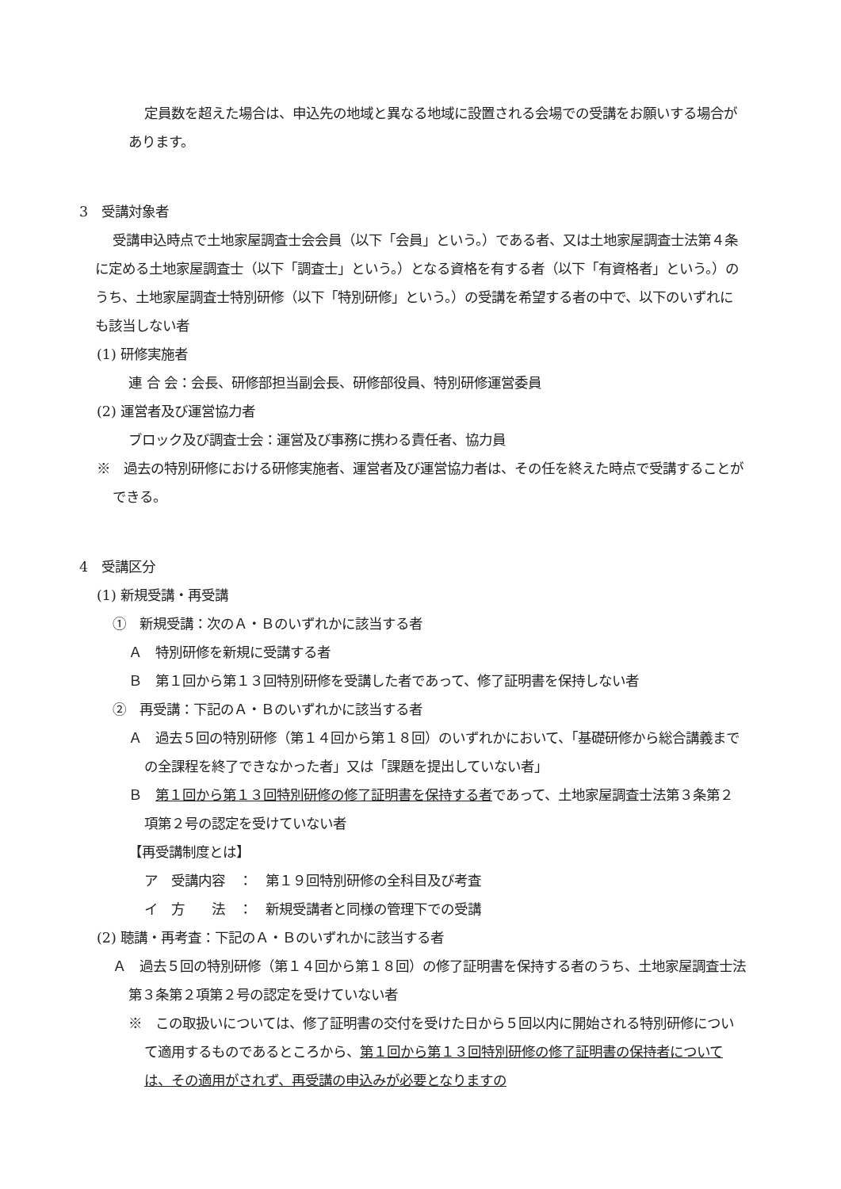定員数を超えた場合は、申込先の地域と異なる地域に設置される会場での受講をお願いする場合があります。
3　受講対象者
受講申込時点で土地家屋調査士会会員（以下「会員」という。）である者、又は土地家屋調査士法第４条に定める土地家屋調査士（以下「調査士」という。）となる資格を有する者（以下「有資格者」という。）のうち、土地家屋調査士特別研修（以下「特別研修」という。）の受講を希望する者の中で、以下のいずれにも該当しない者
(1) 研修実施者
連 合 会：会長、研修部担当副会長、研修部役員、特別研修運営委員
(2) 運営者及び運営協力者
ブロック及び調査士会：運営及び事務に携わる責任者、協力員
※　過去の特別研修における研修実施者、運営者及び運営協力者は、その任を終えた時点で受講することができる。
4　受講区分
(1) 新規受講・再受講
①　新規受講：次のＡ・Ｂのいずれかに該当する者
Ａ　特別研修を新規に受講する者
Ｂ　第１回から第１３回特別研修を受講した者であって、修了証明書を保持しない者
②　再受講：下記のＡ・Ｂのいずれかに該当する者
Ａ　過去５回の特別研修（第１４回から第１８回）のいずれかにおいて、「基礎研修から総合講義までの全課程を終了できなかった者」又は「課題を提出していない者」
Ｂ　第１回から第１３回特別研修の修了証明書を保持する者であって、土地家屋調査士法第３条第２項第２号の認定を受けていない者
【再受講制度とは】
ア　受講内容　：　第１９回特別研修の全科目及び考査
イ　方　　法　：　新規受講者と同様の管理下での受講
(2) 聴講・再考査：下記のＡ・Ｂのいずれかに該当する者
Ａ　過去５回の特別研修（第１４回から第１８回）の修了証明書を保持する者のうち、土地家屋調査士法第３条第２項第２号の認定を受けていない者
※　この取扱いについては、修了証明書の交付を受けた日から５回以内に開始される特別研修について適用するものであるところから、第１回から第１３回特別研修の修了証明書の保持者については、その適用がされず、再受講の申込みが必要となりますの